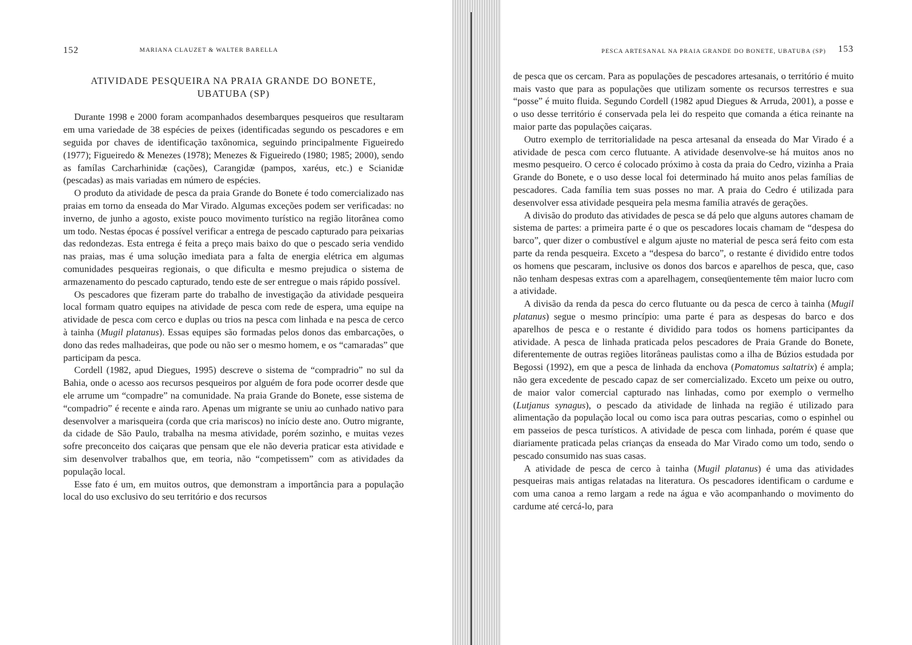152 MARIANA CLAUZET & WALTER BARELLA
ATIVIDADE PESQUEIRA NA PRAIA GRANDE DO BONETE,
UBATUBA (SP)
Durante 1998 e 2000 foram acompanhados desembarques pesqueiros que resultaram em uma variedade de 38 espécies de peixes (identificadas segundo os pescadores e em seguida por chaves de identificação taxônomica, seguindo principalmente Figueiredo (1977); Figueiredo & Menezes (1978); Menezes & Figueiredo (1980; 1985; 2000), sendo as famílas Carcharhinidæ (cações), Carangidæ (pampos, xaréus, etc.) e Scianidæ (pescadas) as mais variadas em número de espécies.
O produto da atividade de pesca da praia Grande do Bonete é todo comercializado nas praias em torno da enseada do Mar Virado. Algumas exceções podem ser verificadas: no inverno, de junho a agosto, existe pouco movimento turístico na região litorânea como um todo. Nestas épocas é possível verificar a entrega de pescado capturado para peixarias das redondezas. Esta entrega é feita a preço mais baixo do que o pescado seria vendido nas praias, mas é uma solução imediata para a falta de energia elétrica em algumas comunidades pesqueiras regionais, o que dificulta e mesmo prejudica o sistema de armazenamento do pescado capturado, tendo este de ser entregue o mais rápido possível.
Os pescadores que fizeram parte do trabalho de investigação da atividade pesqueira local formam quatro equipes na atividade de pesca com rede de espera, uma equipe na atividade de pesca com cerco e duplas ou trios na pesca com linhada e na pesca de cerco à tainha (Mugil platanus). Essas equipes são formadas pelos donos das embarcações, o dono das redes malhadeiras, que pode ou não ser o mesmo homem, e os “camaradas” que participam da pesca.
Cordell (1982, apud Diegues, 1995) descreve o sistema de “compradrio” no sul da Bahia, onde o acesso aos recursos pesqueiros por alguém de fora pode ocorrer desde que ele arrume um “compadre” na comunidade. Na praia Grande do Bonete, esse sistema de “compadrio” é recente e ainda raro. Apenas um migrante se uniu ao cunhado nativo para desenvolver a marisqueira (corda que cria mariscos) no início deste ano. Outro migrante, da cidade de São Paulo, trabalha na mesma atividade, porém sozinho, e muitas vezes sofre preconceito dos caiçaras que pensam que ele não deveria praticar esta atividade e sim desenvolver trabalhos que, em teoria, não “competissem” com as atividades da população local.
Esse fato é um, em muitos outros, que demonstram a importância para a população local do uso exclusivo do seu território e dos recursos
PESCA ARTESANAL NA PRAIA GRANDE DO BONETE, UBATUBA (SP) 153
de pesca que os cercam. Para as populações de pescadores artesanais, o território é muito mais vasto que para as populações que utilizam somente os recursos terrestres e sua “posse” é muito fluida. Segundo Cordell (1982 apud Diegues & Arruda, 2001), a posse e o uso desse território é conservada pela lei do respeito que comanda a ética reinante na maior parte das populações caiçaras.
Outro exemplo de territorialidade na pesca artesanal da enseada do Mar Virado é a atividade de pesca com cerco flutuante. A atividade desenvolve-se há muitos anos no mesmo pesqueiro. O cerco é colocado próximo à costa da praia do Cedro, vizinha a Praia Grande do Bonete, e o uso desse local foi determinado há muito anos pelas famílias de pescadores. Cada família tem suas posses no mar. A praia do Cedro é utilizada para desenvolver essa atividade pesqueira pela mesma família através de gerações.
A divisão do produto das atividades de pesca se dá pelo que alguns autores chamam de sistema de partes: a primeira parte é o que os pescadores locais chamam de “despesa do barco”, quer dizer o combustível e algum ajuste no material de pesca será feito com esta parte da renda pesqueira. Exceto a “despesa do barco”, o restante é dividido entre todos os homens que pescaram, inclusive os donos dos barcos e aparelhos de pesca, que, caso não tenham despesas extras com a aparelhagem, conseqüentemente têm maior lucro com a atividade.
A divisão da renda da pesca do cerco flutuante ou da pesca de cerco à tainha (Mugil platanus) segue o mesmo princípio: uma parte é para as despesas do barco e dos aparelhos de pesca e o restante é dividido para todos os homens participantes da atividade. A pesca de linhada praticada pelos pescadores de Praia Grande do Bonete, diferentemente de outras regiões litorâneas paulistas como a ilha de Búzios estudada por Begossi (1992), em que a pesca de linhada da enchova (Pomatomus saltatrix) é ampla; não gera excedente de pescado capaz de ser comercializado. Exceto um peixe ou outro, de maior valor comercial capturado nas linhadas, como por exemplo o vermelho (Lutjanus synagus), o pescado da atividade de linhada na região é utilizado para alimentação da população local ou como isca para outras pescarias, como o espinhel ou em passeios de pesca turísticos. A atividade de pesca com linhada, porém é quase que diariamente praticada pelas crianças da enseada do Mar Virado como um todo, sendo o pescado consumido nas suas casas.
A atividade de pesca de cerco à tainha (Mugil platanus) é uma das atividades pesqueiras mais antigas relatadas na literatura. Os pescadores identificam o cardume e com uma canoa a remo largam a rede na água e vão acompanhando o movimento do cardume até cercá-lo, para